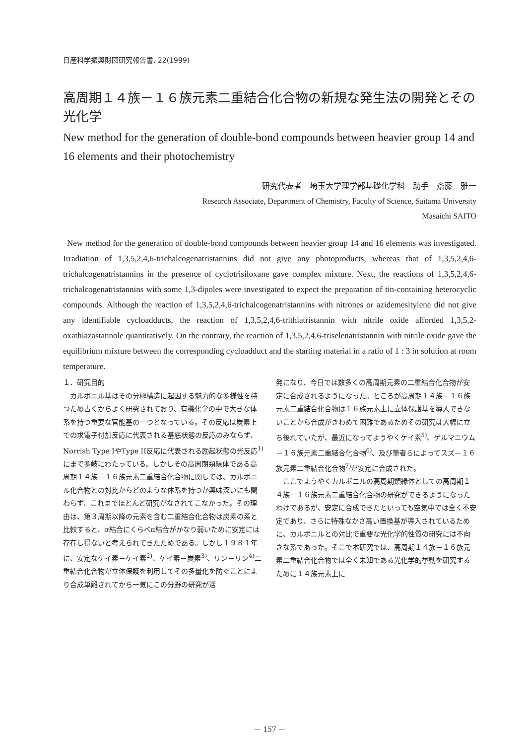日産科学振興財団研究報告書, 22(1999)
高周期１４族－１６族元素二重結合化合物の新規な発生法の開発とその光化学
New method for the generation of double-bond compounds between heavier group 14 and 16 elements and their photochemistry
研究代表者　埼玉大学理学部基礎化学科　助手　斎藤　雅一
Research Associate, Department of Chemistry, Faculty of Science, Saitama University
Masaichi SAITO
New method for the generation of double-bond compounds between heavier group 14 and 16 elements was investigated. Irradiation of 1,3,5,2,4,6-trichalcogenatristannins did not give any photoproducts, whereas that of 1,3,5,2,4,6-trichalcogenatristannins in the presence of cyclotrisiloxane gave complex mixture. Next, the reactions of 1,3,5,2,4,6-trichalcogenatristannins with some 1,3-dipoles were investigated to expect the preparation of tin-containing heterocyclic compounds. Although the reaction of 1,3,5,2,4,6-trichalcogenatristannins with nitrones or azidemesitylene did not give any identifiable cycloadducts, the reaction of 1,3,5,2,4,6-trithiatristannin with nitrile oxide afforded 1,3,5,2-oxathiazastannole quantitatively. On the contrary, the reaction of 1,3,5,2,4,6-triselenatristannin with nitrile oxide gave the equilibrium mixture between the corresponding cycloadduct and the starting material in a ratio of 1 : 3 in solution at room temperature.
１．研究目的
　カルボニル基はその分極構造に起因する魅力的な多様性を持つため古くからよく研究されており、有機化学の中で大きな体系を持つ重要な官能基の一つとなっている。その反応は炭素上での求電子付加反応に代表される基底状態の反応のみならず、Norrish Type IやType II反応に代表される励起状態の光反応<sup>1)</sup>にまで多岐にわたっている。しかしその高周期類縁体である高周期１４族－１６族元素二重結合化合物に関しては、カルボニル化合物との対比からどのような体系を持つか興味深いにも関わらず、これまでほとんど研究がなされてこなかった。その理由は、第３周期以降の元素を含む二重結合化合物は炭素の系と比較すると、σ結合にくらべπ結合がかなり弱いために安定には存在し得ないと考えられてきたためである。しかし１９８１年に、安定なケイ素－ケイ素<sup>2)</sup>、ケイ素－炭素<sup>3)</sup>、リン－リン<sup>4)</sup>二重結合化合物が立体保護を利用してその多量化を防ぐことにより合成単離されてから一気にこの分野の研究が活
発になり、今日では数多くの高周期元素の二重結合化合物が安定に合成されるようになった。ところが高周期１４族－１６族元素二重結合化合物は１６族元素上に立体保護基を導入できないことから合成がきわめて困難であるためその研究は大幅に立ち後れていたが、最近になってようやくケイ素<sup>5)</sup>、ゲルマニウム－１６族元素二重結合化合物<sup>6)</sup>、及び筆者らによってスズ－１６族元素二重結合化合物<sup>7)</sup>が安定に合成された。
　ここでようやくカルボニルの高周期類縁体としての高周期１４族－１６族元素二重結合化合物の研究ができるようになったわけであるが、安定に合成できたといっても空気中では全く不安定であり、さらに特殊なかさ高い置換基が導入されているために、カルボニルとの対比で重要な光化学的性質の研究には不向きな系であった。そこで本研究では、高周期１４族－１６族元素二重結合化合物では全く未知である光化学的挙動を研究するために１４族元素上に
— 157 —